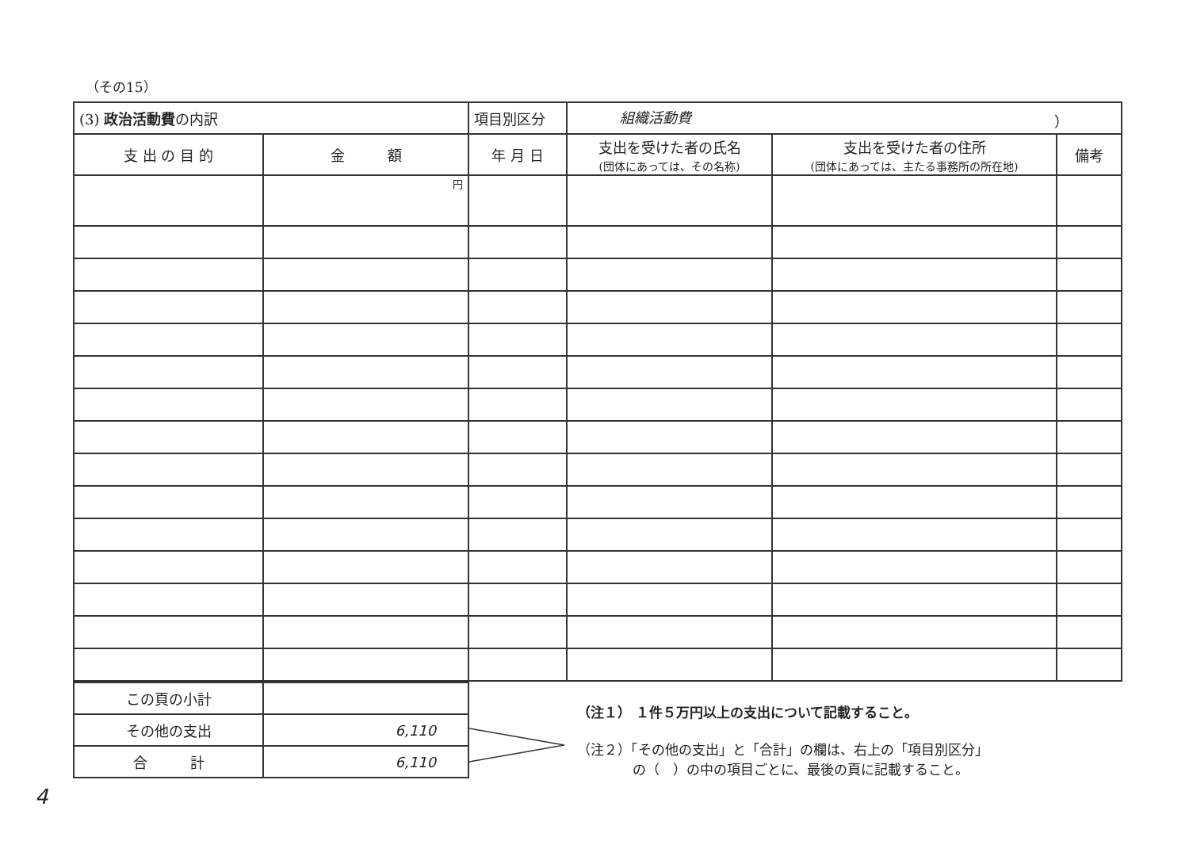（その15）
| (3) 政治活動費 の内訳 | | 項目別区分 | 組織活動費 ） | | |
| 支 出 の 目 的 | 金 額 | 年 月 日 | 支出を受けた者の氏名 (団体にあっては、その名称) | 支出を受けた者の住所 (団体にあっては、主たる事務所の所在地) | 備考 |
| | 円 | | | | |
| この頁の小計 | |
| その他の支出 | 6,110 |
| 合 計 | 6,110 |
（注１） １件５万円以上の支出について記載すること。
（注２）「その他の支出」と「合計」の欄は、右上の「項目別区分」
の（　）の中の項目ごとに、最後の頁に記載すること。
4